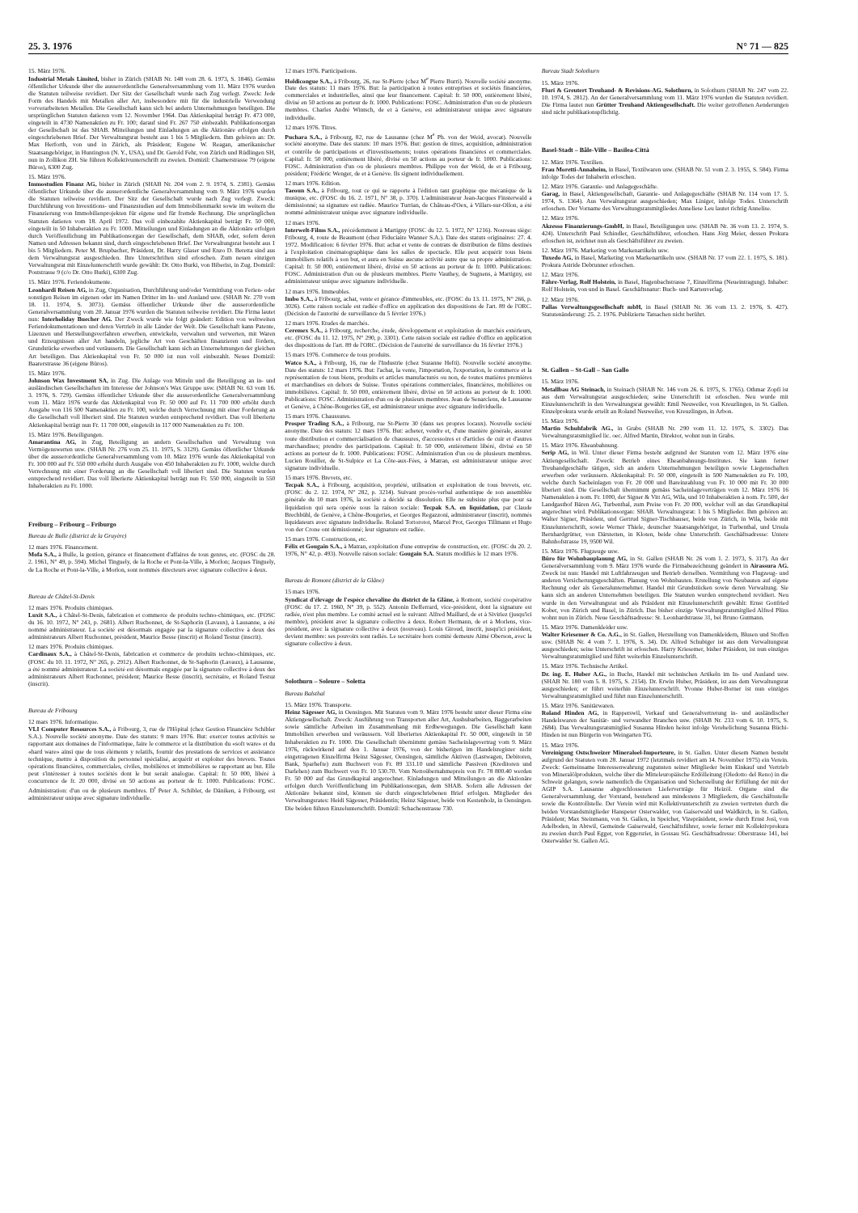25. 3. 1976 N° 71 — 825
15. März 1976.
Industrial Metals Limited, bisher in Zürich (SHAB Nr. 148 vom 28. 6. 1973, S. 1846). Gemäss öffentlicher Urkunde über die ausserordentliche Generalversammlung vom 11. März 1976 wurden die Statuten teilweise revidiert. Der Sitz der Gesellschaft wurde nach Zug verlegt. Zweck: Jede Form des Handels mit Metallen aller Art, insbesondere mit für die industrielle Verwendung vorverarbeiteten Metallen. Die Gesellschaft kann sich bei andern Unternehmungen beteiligen. Die ursprünglichen Statuten datieren vom 12. November 1964. Das Aktienkapital beträgt Fr. 473 000, eingeteilt in 4730 Namenaktien zu Fr. 100; darauf sind Fr. 267 750 einbezahlt. Publikationsorgan der Gesellschaft ist das SHAB. Mitteilungen und Einladungen an die Aktionäre erfolgen durch eingeschriebenen Brief. Der Verwaltungsrat besteht aus 1 bis 5 Mitgliedern. Ihm gehören an: Dr. Max Herforth, von und in Zürich, als Präsident; Eugene W. Reagan, amerikanischer Staatsangehöriger, in Huntington (N. Y., USA), und Dr. Gerold Fehr, von Zürich und Rüdlingen SH, nun in Zollikon ZH. Sie führen Kollektivunterschrift zu zweien. Domizil: Chamerstrasse 79 (eigene Büros), 6300 Zug.
15. März 1976.
Immostudien Finanz AG, bisher in Zürich (SHAB Nr. 204 vom 2. 9. 1974, S. 2381). Gemäss öffentlicher Urkunde über die ausserordentliche Generalversammlung vom 9. März 1976 wurden die Statuten teilweise revidiert. Der Sitz der Gesellschaft wurde nach Zug verlegt. Zweck: Durchführung von Investitions- und Finanzstudien auf dem Immobilienmarkt sowie im weitern die Finanzierung von Immobilienprojekten für eigene und für fremde Rechnung. Die ursprünglichen Statuten datieren vom 18. April 1972. Das voll einbezahlte Aktienkapital beträgt Fr. 50 000, eingeteilt in 50 Inhaberaktien zu Fr. 1000. Mitteilungen und Einladungen an die Aktionäre erfolgen durch Veröffentlichung im Publikationsorgan der Gesellschaft, dem SHAB, oder, sofern deren Namen und Adressen bekannt sind, durch eingeschriebenen Brief. Der Verwaltungsrat besteht aus 1 bis 5 Mitgliedern. Peter M. Brupbacher, Präsident, Dr. Harry Glaser und Enzo D. Beretta sind aus dem Verwaltungsrat ausgeschieden. Ihre Unterschriften sind erloschen. Zum neuen einzigen Verwaltungsrat mit Einzelunterschrift wurde gewählt: Dr. Otto Burki, von Biberist, in Zug. Domizil: Poststrasse 9 (c/o Dr. Otto Burki), 6300 Zug.
15. März 1976. Feriendokumente.
Leonhardi Reisen AG, in Zug, Organisation, Durchführung und/oder Vermittlung von Ferien- oder sonstigen Reisen im eigenen oder im Namen Dritter im In- und Ausland usw. (SHAB Nr. 270 vom 18. 11. 1974, S. 3073). Gemäss öffentlicher Urkunde über die ausserordentliche Generalversammlung vom 20. Januar 1976 wurden die Statuten teilweise revidiert. Die Firma lautet nun: Interholiday Buecher AG. Der Zweck wurde wie folgt geändert: Edition von weltweiten Feriendokumentationen und deren Vertrieb in alle Länder der Welt. Die Gesellschaft kann Patente, Lizenzen und Herstellungsverfahren erwerben, entwickeln, verwalten und verwerten, mit Waren und Erzeugnissen aller Art handeln, jegliche Art von Geschäften finanzieren und fördern, Grundstücke erwerben und veräussern. Die Gesellschaft kann sich an Unternehmungen der gleichen Art beteiligen. Das Aktienkapital von Fr. 50 000 ist nun voll einbezahlt. Neues Domizil: Baarerstrasse 36 (eigene Büros).
15. März 1976.
Johnson Wax Investment SA, in Zug. Die Anlage von Mitteln und die Beteiligung an in- und ausländischen Gesellschaften im Interesse der Johnson's Wax Gruppe usw. (SHAB Nr. 63 vom 16. 3. 1976, S. 729). Gemäss öffentlicher Urkunde über die ausserordentliche Generalversammlung vom 11. März 1976 wurde das Aktienkapital von Fr. 50 000 auf Fr. 11 700 000 erhöht durch Ausgabe von 116 500 Namenaktien zu Fr. 100, welche durch Verrechnung mit einer Forderung an die Gesellschaft voll liberiert sind. Die Statuten wurden entsprechend revidiert. Das voll liberierte Aktienkapital beträgt nun Fr. 11 700 000, eingeteilt in 117 000 Namenaktien zu Fr. 100.
15. März 1976. Beteiligungen.
Amarantina AG, in Zug, Beteiligung an andern Gesellschaften und Verwaltung von Vermögenswerten usw. (SHAB Nr. 276 vom 25. 11. 1975, S. 3129). Gemäss öffentlicher Urkunde über die ausserordentliche Generalversammlung vom 10. März 1976 wurde das Aktienkapital von Fr. 100 000 auf Fr. 550 000 erhöht durch Ausgabe von 450 Inhaberaktien zu Fr. 1000, welche durch Verrechnung mit einer Forderung an die Gesellschaft voll liberiert sind. Die Statuten wurden entsprechend revidiert. Das voll liberierte Aktienkapital beträgt nun Fr. 550 000, eingeteilt in 550 Inhaberaktien zu Fr. 1000.
Freiburg – Fribourg – Friburgo
Bureau de Bulle (district de la Gruyère)
12 mars 1976. Financement.
Mofa S.A., à Bulle, la gestion, gérance et financement d'affaires de tous genres, etc. (FOSC du 28. 2. 1961, N° 49, p. 594). Michel Tinguely, de la Roche et Pont-la-Ville, à Morlon; Jacques Tinguely, de La Roche et Pont-la-Ville, à Morlon, sont nommés directeurs avec signature collective à deux.
Bureau de Châtel-St-Denis
12 mars 1976. Produits chimiques.
Luxit S.A., à Châtel-St-Denis, fabrication et commerce de produits techno-chimiques, etc. (FOSC du 16. 10. 1972, N° 243, p. 2681). Albert Ruchonnet, de St-Saphorin (Lavaux), à Lausanne, a été nommé administrateur. La société est désormais engagée par la signature collective à deux des administrateurs Albert Ruchonnet, président, Maurice Besse (inscrit) et Roland Testuz (inscrit).
12 mars 1976. Produits chimiques.
Cardinaux S.A., à Châtel-St-Denis, fabrication et commerce de produits techno-chimiques, etc. (FOSC du 10. 11. 1972, N° 265, p. 2912). Albert Ruchonnet, de St-Saphorin (Lavaux), à Lausanne, a été nommé administrateur. La société est désormais engagée par la signature collective à deux des administrateurs Albert Ruchonnet, président; Maurice Besse (inscrit), secrétaire, et Roland Testuz (inscrit).
Bureau de Fribourg
12 mars 1976. Informatique.
VLI Computer Resources S.A., à Fribourg, 3, rue de l'Hôpital (chez Gestion Financière Schibler S.A.). Nouvelle société anonyme. Date des statuts: 9 mars 1976. But: exercer toutes activités se rapportant aux domaines de l'informatique, faire le commerce et la distribution du «soft ware» et du «hard ware» ainsi que de tous éléments y relatifs, fournir des prestations de services et assistance technique, mettre à disposition du personnel spécialisé, acquérir et exploiter des brevets. Toutes opérations financières, commerciales, civiles, mobilières et immobilières se rapportant au but. Elle peut s'intéresser à toutes sociétés dont le but serait analogue. Capital: fr. 50 000, libéré à concurrence de fr. 20 000, divisé en 50 actions au porteur de fr. 1000. Publications: FOSC. Administration: d'un ou de plusieurs membres. D<sup>r</sup> Peter A. Schibler, de Däniken, à Fribourg, est administrateur unique avec signature individuelle.
12 mars 1976. Participations.
Holdicongue S.A., à Fribourg, 26, rue St-Pierre (chez M<sup>e</sup> Pierre Burri). Nouvelle société anonyme. Date des statuts: 11 mars 1976. But: la participation à toutes entreprises et sociétés financières, commerciales et industrielles, ainsi que leur financement. Capital: fr. 50 000, entièrement libéré, divisé en 50 actions au porteur de fr. 1000. Publications: FOSC. Administration d'un ou de plusieurs membres. Charles André Wintsch, de et à Genève, est administrateur unique avec signature individuelle.
12 mars 1976. Titres.
Puchara S.A., à Fribourg, 82, rue de Lausanne (chez M<sup>e</sup> Ph. von der Weid, avocat). Nouvelle société anonyme. Date des statuts: 10 mars 1976. But: gestion de titres, acquisition, administration et contrôle de participations et d'investissements; toutes opérations financières et commerciales. Capital: fr. 50 000, entièrement libéré, divisé en 50 actions au porteur de fr. 1000. Publications: FOSC. Administration d'un ou de plusieurs membres. Philippe von der Weid, de et à Fribourg, président; Frédéric Wenger, de et à Genève. Ils signent individuellement.
12 mars 1976. Edition.
Taeoun S.A., à Fribourg, tout ce qui se rapporte à l'édition tant graphique que mécanique de la musique, etc. (FOSC du 16. 2. 1971, N° 38, p. 370). L'administrateur Jean-Jacques Finsterwald a démissionné; sa signature est radiée. Maurice Turrian, de Château-d'Oex, à Villars-sur-Ollon, a été nommé administrateur unique avec signature individuelle.
12 mars 1976.
Interwelt-Films S.A., précédemment à Martigny (FOSC du 12. 5. 1972, N° 1216). Nouveau siège: Fribourg, 4, route de Beaumont (chez Fiduciaire Wanner S.A.). Date des statuts originaires: 27. 4. 1972. Modification: 6 février 1976. But: achat et vente de contrats de distribution de films destinés à l'exploitation cinématographique dans les salles de spectacle. Elle peut acquérir tous biens immobiliers relatifs à son but, et aura en Suisse aucune activité autre que sa propre administration. Capital: fr. 50 000, entièrement libéré, divisé en 50 actions au porteur de fr. 1000. Publications: FOSC. Administration d'un ou de plusieurs membres. Pierre Vauthey, de Sugnens, à Martigny, est administrateur unique avec signature individuelle.
12 mars 1976. Immeubles.
Imbo S.A., à Fribourg, achat, vente et gérance d'immeubles, etc. (FOSC du 13. 11. 1975, N° 266, p. 3026). Cette raison sociale est radiée d'office en application des dispositions de l'art. 89 de l'ORC. (Décision de l'autorité de surveillance du 5 février 1976.)
12 mars 1976. Etudes de marchés.
Ceremex S.A., à Fribourg, recherche, étude, développement et exploitation de marchés extérieurs, etc. (FOSC du 11. 12. 1975, N° 290, p. 3301). Cette raison sociale est radiée d'office en application des dispositions de l'art. 89 de l'ORC. (Décision de l'autorité de surveillance du 16 février 1976.)
15 mars 1976. Commerce de tous produits.
Watco S.A., à Fribourg, 16, rue de l'Industrie (chez Suzanne Hefti). Nouvelle société anonyme. Date des statuts: 12 mars 1976. But: l'achat, la vente, l'importation, l'exportation, le commerce et la représentation de tous biens, produits et articles manufacturés ou non, de toutes matières premières et marchandises en dehors de Suisse. Toutes opérations commerciales, financières, mobilières ou immobilières. Capital: fr. 50 000, entièrement libéré, divisé en 50 actions au porteur de fr. 1000. Publications: FOSC. Administration d'un ou de plusieurs membres. Jean de Senarclens, de Lausanne et Genève, à Chêne-Bougeries GE, est administrateur unique avec signature individuelle.
15 mars 1976. Chaussures.
Prosper Trading S.A., à Fribourg, rue St-Pierre 30 (dans ses propres locaux). Nouvelle société anonyme. Date des statuts: 12 mars 1976. But: acheter, vendre et, d'une manière générale, assurer toute distribution et commercialisation de chaussures, d'accessoires et d'articles de cuir et d'autres marchandises; prendre des participations. Capital: fr. 50 000, entièrement libéré, divisé en 50 actions au porteur de fr. 1000. Publications: FOSC. Administration d'un ou de plusieurs membres. Lucien Rouiller, de St-Sulpice et La Côte-aux-Fées, à Matran, est administrateur unique avec signature individuelle.
15 mars 1976. Brevets, etc.
Tecpak S.A., à Fribourg, acquisition, propriété, utilisation et exploitation de tous brevets, etc. (FOSC du 2. 12. 1974, N° 282, p. 3214). Suivant procès-verbal authentique de son assemblée générale du 10 mars 1976, la société a décidé sa dissolution. Elle ne subsiste plus que pour sa liquidation qui sera opérée sous la raison sociale: Tecpak S.A. en liquidation, par Claude Brechbühl, de Genève, à Chêne-Bougeries, et Georges Regazzoni, administrateur (inscrit), nommés liquidateurs avec signature individuelle. Roland Tortorotot, Marcel Prot, Georges Tillmann et Hugo von der Crone ont démissionné; leur signature est radiée.
15 mars 1976. Constructions, etc.
Félix et Gougain S.A., à Matran, exploitation d'une entreprise de construction, etc. (FOSC du 20. 2. 1976, N° 42, p. 493). Nouvelle raison sociale: Gougain S.A. Statuts modifiés le 12 mars 1976.
Bureau de Romont (district de la Glâne)
15 mars 1976.
Syndicat d'élevage de l'espèce chevaline du district de la Glâne, à Romont, société coopérative (FOSC du 17. 2. 1960, N° 39, p. 552). Antonin Defferrard, vice-président, dont la signature est radiée, n'est plus membre. Le comité actuel est le suivant: Alfred Maillard, de et à Siviriez (jusqu'ici membre), président avec la signature collective à deux. Robert Hermann, de et à Morlens, vice-président, avec la signature collective à deux (nouveau). Louis Giroud, inscrit, jusqu'ici président, devient membre: ses pouvoirs sont radiés. Le secrétaire hors comité demeure Aimé Oberson, avec la signature collective à deux.
Solothurn – Soleure – Soletta
Bureau Balsthal
15. März 1976. Transporte.
Heinz Sägesser AG, in Oensingen. Mit Statuten vom 9. März 1976 besteht unter dieser Firma eine Aktiengesellschaft. Zweck: Ausführung von Transporten aller Art, Aushubarbeiten, Baggerarbeiten sowie sämtliche Arbeiten im Zusammenhang mit Erdbewegungen. Die Gesellschaft kann Immobilien erwerben und veräussern. Voll liberiertes Aktienkapital Fr. 50 000, eingeteilt in 50 Inhaberaktien zu Fr. 1000. Die Gesellschaft übernimmt gemäss Sacheinlagevertrag vom 9. März 1976, rückwirkend auf den 1. Januar 1976, von der bisherigen im Handelsregister nicht eingetragenen Einzelfirma Heinz Sägesser, Oensingen, sämtliche Aktiven (Lastwagen, Debitoren, Bank, Sparhefte) zum Buchwert von Fr. 89 331.10 und sämtliche Passiven (Kreditoren und Darlehen) zum Buchwert von Fr. 10 530.70. Vom Nettoübernahmepreis von Fr. 78 800.40 werden Fr. 50 000 auf das Grundkapital angerechnet. Einladungen und Mitteilungen an die Aktionäre erfolgen durch Veröffentlichung im Publikationsorgan, dem SHAB. Sofern alle Adressen der Aktionäre bekannt sind, können sie durch eingeschriebenen Brief erfolgen. Mitglieder des Verwaltungsrates: Heidi Sägesser, Präsidentin; Heinz Sägesser, beide von Kestenholz, in Oensingen. Die beiden führen Einzelunterschrift. Domizil: Schachenstrasse 730.
Bureau Stadt Solothurn
15. März 1976.
Fluri & Greutert Treuhand- & Revisions-AG. Solothurn, in Solothurn (SHAB Nr. 247 vom 22. 10. 1974, S. 2812). An der Generalversammlung vom 11. März 1976 wurden die Statuten revidiert. Die Firma lautet nun Grütter Treuhand Aktiengesellschaft. Die weiter getroffenen Aenderungen sind nicht publikationspflichtig.
Basel-Stadt – Bâle-Ville – Basilea-Città
12. März 1976. Textilien.
Frau Moretti-Annaheim, in Basel, Textilwaren usw. (SHAB Nr. 51 vom 2. 3. 1955, S. 584). Firma infolge Todes der Inhaberin erloschen.
12. März 1976. Garantie- und Anlagegeschäfte.
Garag, in Basel, Aktiengesellschaft, Garantie- und Anlagegeschäfte (SHAB Nr. 114 vom 17. 5. 1974, S. 1364). Aus Verwaltungsrat ausgeschieden; Max Liniger, infolge Todes. Unterschrift erloschen. Der Vorname des Verwaltungsratsmitgliedes Anneliese Leu lautet richtig Annelise.
12. März 1976.
Akzesso Finanzierungs-GmbH, in Basel, Beteiligungen usw. (SHAB Nr. 36 vom 13. 2. 1974, S. 424). Unterschrift Paul Schindler, Geschäftsführer, erloschen. Hans Jörg Meier, dessen Prokura erloschen ist, zeichnet nun als Geschäftsführer zu zweien.
12. März 1976. Marketing von Markenartikeln usw.
Tuxedo AG, in Basel, Marketing von Markenartikeln usw. (SHAB Nr. 17 vom 22. 1. 1975, S. 181). Prokura Astride Debrunner erloschen.
12. März 1976.
Fähre-Verlag, Rolf Holstein, in Basel, Hagenbachstrasse 7, Einzelfirma (Neueintragung). Inhaber: Rolf Holstein, von und in Basel. Geschäftsnatur: Buch- und Kartenverlag.
12. März 1976.
Pallas Verwaltungsgesellschaft mbH, in Basel (SHAB Nr. 36 vom 13. 2. 1976, S. 427). Statutenänderung: 25. 2. 1976. Publizierte Tatsachen nicht berührt.
St. Gallen – St-Gall – San Gallo
15. März 1976.
Metallbau AG Steinach, in Steinach (SHAB Nr. 146 vom 26. 6. 1975, S. 1765). Othmar Zopfi ist aus dem Verwaltungsrat ausgeschieden; seine Unterschrift ist erloschen. Neu wurde mit Einzelunterschrift in den Verwaltungsrat gewählt: Emil Neuweiler, von Kreuzlingen, in St. Gallen. Einzelprokura wurde erteilt an Roland Neuweiler, von Kreuzlingen, in Arbon.
15. März 1976.
Martin Schuhfabrik AG., in Grabs (SHAB Nr. 290 vom 11. 12. 1975, S. 3302). Das Verwaltungsratsmitglied lic. oec. Alfred Martin, Direktor, wohnt nun in Grabs.
15. März 1976. Eheanbahnung.
Serip AG, in Wil. Unter dieser Firma besteht aufgrund der Statuten vom 12. März 1976 eine Aktiengesellschaft. Zweck: Betrieb eines Eheanbahnungs-Institutes. Sie kann ferner Treuhandgeschäfte tätigen, sich an andern Unternehmungen beteiligen sowie Liegenschaften erwerben oder veräussern. Aktienkapital: Fr. 50 000, eingeteilt in 500 Namenaktien zu Fr. 100, welche durch Sacheinlagen von Fr. 20 000 und Bareinzahlung von Fr. 10 000 mit Fr. 30 000 liberiert sind. Die Gesellschaft übernimmt gemäss Sacheinlageverträgen vom 12. März 1976 16 Namenaktien à nom. Fr. 1000, der Signer & Vitt AG, Wila, und 10 Inhaberaktien à nom. Fr. 500, der Landgasthof Bären AG, Turbenthal, zum Preise von Fr. 20 000, welcher voll an das Grundkapital angerechnet wird. Publikationsorgan: SHAB. Verwaltungsrat: 1 bis 5 Mitglieder. Ihm gehören an: Walter Signer, Präsident, und Gertrud Signer-Tischhauser, beide von Zürich, in Wila, beide mit Einzelunterschrift, sowie Werner Thiele, deutscher Staatsangehöriger, in Turbenthal, und Ursula Bernhardgrütter, von Därstetten, in Kloten, beide ohne Unterschrift. Geschäftsadresse: Untere Bahnhofstrasse 19, 9500 Wil.
15. März 1976. Flugzeuge usw.
Büro für Wohnbauplanung AG, in St. Gallen (SHAB Nr. 26 vom 1. 2. 1973, S. 317). An der Generalversammlung vom 9. März 1976 wurde die Firmabezeichnung geändert in Airassura AG. Zweck ist nun: Handel mit Luftfahrzeugen und Betrieb derselben. Vermittlung von Flugzeug- und anderen Versicherungsgeschäften. Planung von Wohnbauten. Erstellung von Neubauten auf eigene Rechnung oder als Generalunternehmer. Handel mit Grundstücken sowie deren Verwaltung. Sie kann sich an anderen Unternehmen beteiligen. Die Statuten wurden entsprechend revidiert. Neu wurde in den Verwaltungsrat und als Präsident mit Einzelunterschrift gewählt: Ernst Gottfried Kober, von Zürich und Basel, in Zürich. Das bisher einzige Verwaltungsratsmitglied Alfred Plüss wohnt nun in Zürich. Neue Geschäftsadresse: St. Leonhardstrasse 31, bei Bruno Gutmann.
15. März 1976. Damenkleider usw.
Walter Kriesemer & Co. A.G., in St. Gallen, Herstellung von Damenkleidern, Blusen und Stoffen usw. (SHAB Nr. 4 vom 7. 1. 1976, S. 34). Dr. Alfred Schubiger ist aus dem Verwaltungsrat ausgeschieden; seine Unterschrift ist erloschen. Harry Kriesemer, bisher Präsident, ist nun einziges Verwaltungsratsmitglied und führt weiterhin Einzelunterschrift.
15. März 1976. Technische Artikel.
Dr. ing. E. Huber A.G., in Buchs, Handel mit technischen Artikeln im In- und Ausland usw. (SHAB Nr. 180 vom 5. 8. 1975, S. 2154). Dr. Erwin Huber, Präsident, ist aus dem Verwaltungsrat ausgeschieden; er führt weiterhin Einzelunterschrift. Yvonne Huber-Borner ist nun einziges Verwaltungsratsmitglied und führt nun Einzelunterschrift.
15. März 1976. Sanitärwaren.
Roland Hinden AG, in Rapperswil, Verkauf und Generalvertretung in- und ausländischer Handelswaren der Sanitär- und verwandter Branchen usw. (SHAB Nr. 233 vom 6. 10. 1975, S. 2684). Das Verwaltungsratsmitglied Susanna Hinden heisst infolge Verehelichung Susanna Büchi-Hinden ist nun Bürgerin von Weingarten TG.
15. März 1976.
Vereinigung Ostschweizer Mineraloel-Importeure, in St. Gallen. Unter diesem Namen besteht aufgrund der Statuten vom 28. Januar 1972 (letztmals revidiert am 14. November 1975) ein Verein. Zweck: Gemeinsame Interessenwahrung zugunsten seiner Mitglieder beim Einkauf und Vertrieb von Mineralölprodukten, welche über die Mitteleuropäische Erdölleitung (Oledotto del Reno) in die Schweiz gelangen, sowie namentlich die Organisation und Sicherstellung der Erfüllung der mit der AGIP S.A. Lausanne abgeschlossenen Lieferverträge für Heizöl. Organe sind die Generalversammlung, der Vorstand, bestehend aus mindestens 3 Mitgliedern, die Geschäftsstelle sowie die Kontrollstelle. Der Verein wird mit Kollektivunterschrift zu zweien vertreten durch die beiden Vorstandsmitglieder Hanspeter Osterwalder, von Gaiserwald und Waldkirch, in St. Gallen, Präsident; Max Steinmann, von St. Gallen, in Speicher, Vizepräsident, sowie durch Ernst Josi, von Adelboden, in Abtwil, Gemeinde Gaiserwald, Geschäftsführer, sowie ferner mit Kollektivprokura zu zweien durch Paul Egger, von Eggersriet, in Gossau SG. Geschäftsadresse: Oberstrasse 141, bei Osterwalder St. Gallen AG.